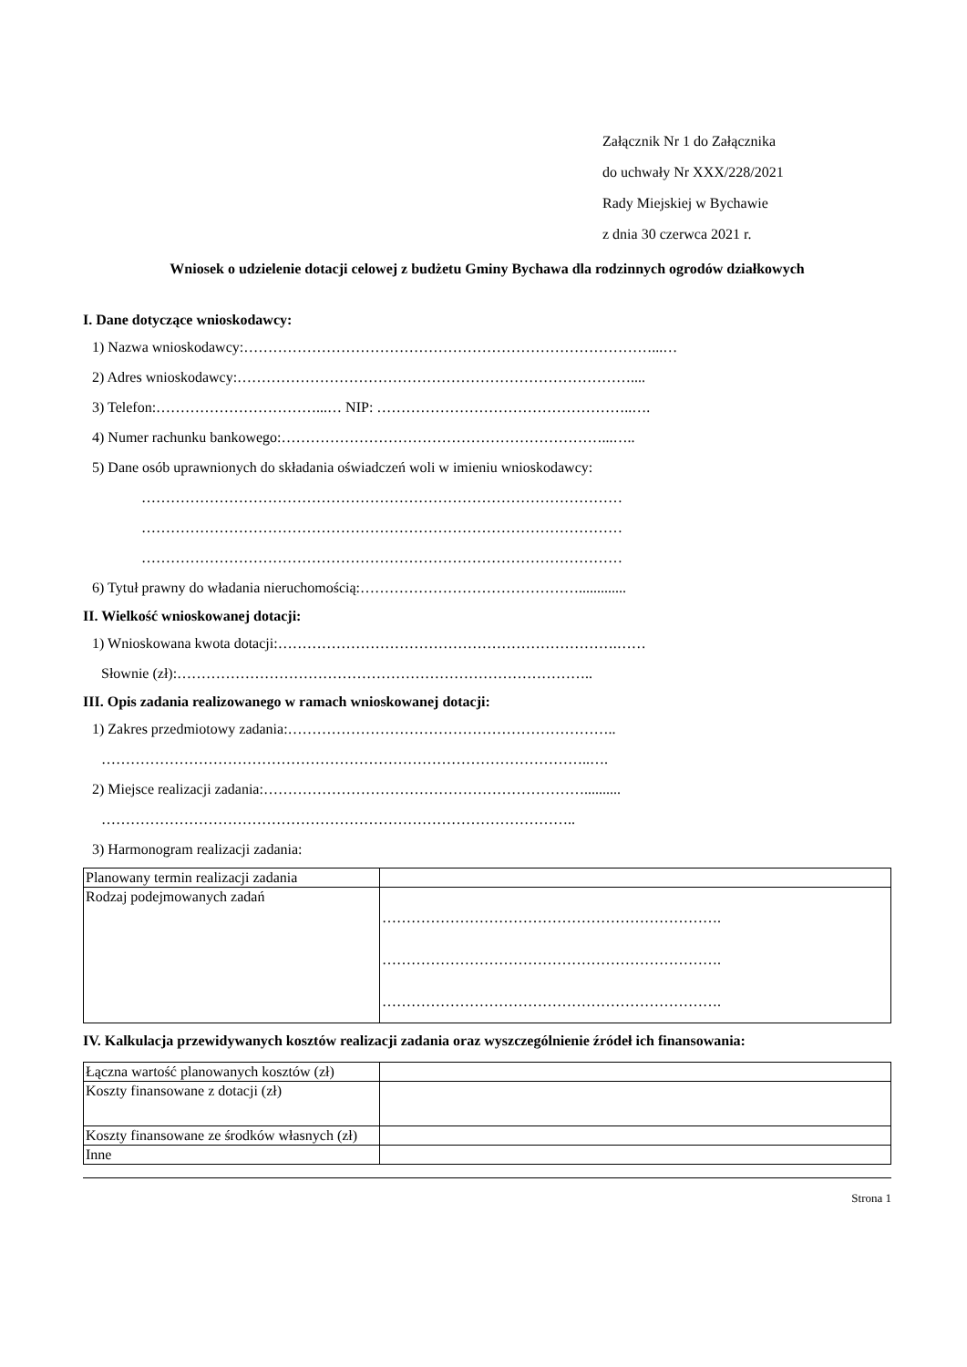Załącznik Nr 1 do Załącznika
do uchwały Nr XXX/228/2021
Rady Miejskiej w Bychawie
z dnia 30 czerwca 2021 r.
Wniosek o udzielenie dotacji celowej z budżetu Gminy Bychawa dla rodzinnych ogrodów działkowych
I. Dane dotyczące wnioskodawcy:
1) Nazwa wnioskodawcy:…………………………………………………………………………...…
2) Adres wnioskodawcy:………………………………………………………………………....
3) Telefon:……………………………...… NIP: ……………………………………………..….
4) Numer rachunku bankowego:…………………………………………………………...…..
5) Dane osób uprawnionych do składania oświadczeń woli w imieniu wnioskodawcy:
………………………………………………………………………………………
………………………………………………………………………………………
………………………………………………………………………………………
6) Tytuł prawny do władania nieruchomością:……………………………………….............
II. Wielkość wnioskowanej dotacji:
1) Wnioskowana kwota dotacji:…………………………………………………………….……
Słownie (zł):…………………………………………………………………………..
III. Opis zadania realizowanego w ramach wnioskowanej dotacji:
1) Zakres przedmiotowy zadania:…………………………………………………………..
………………………………………………………………………………………..….
2) Miejsce realizacji zadania:…………………………………………………………..........
……………………………………………………………………………………..
3) Harmonogram realizacji zadania:
| Planowany termin realizacji zadania | |
| Rodzaj podejmowanych zadań | ……………………………………………………………. ……………………………………………………………. ……………………………………………………………. |
IV. Kalkulacja przewidywanych kosztów realizacji zadania oraz wyszczególnienie źródeł ich finansowania:
| Łączna wartość planowanych kosztów (zł) | |
| Koszty finansowane z dotacji (zł) | |
| Koszty finansowane ze środków własnych (zł) | |
| Inne | |
Strona 1